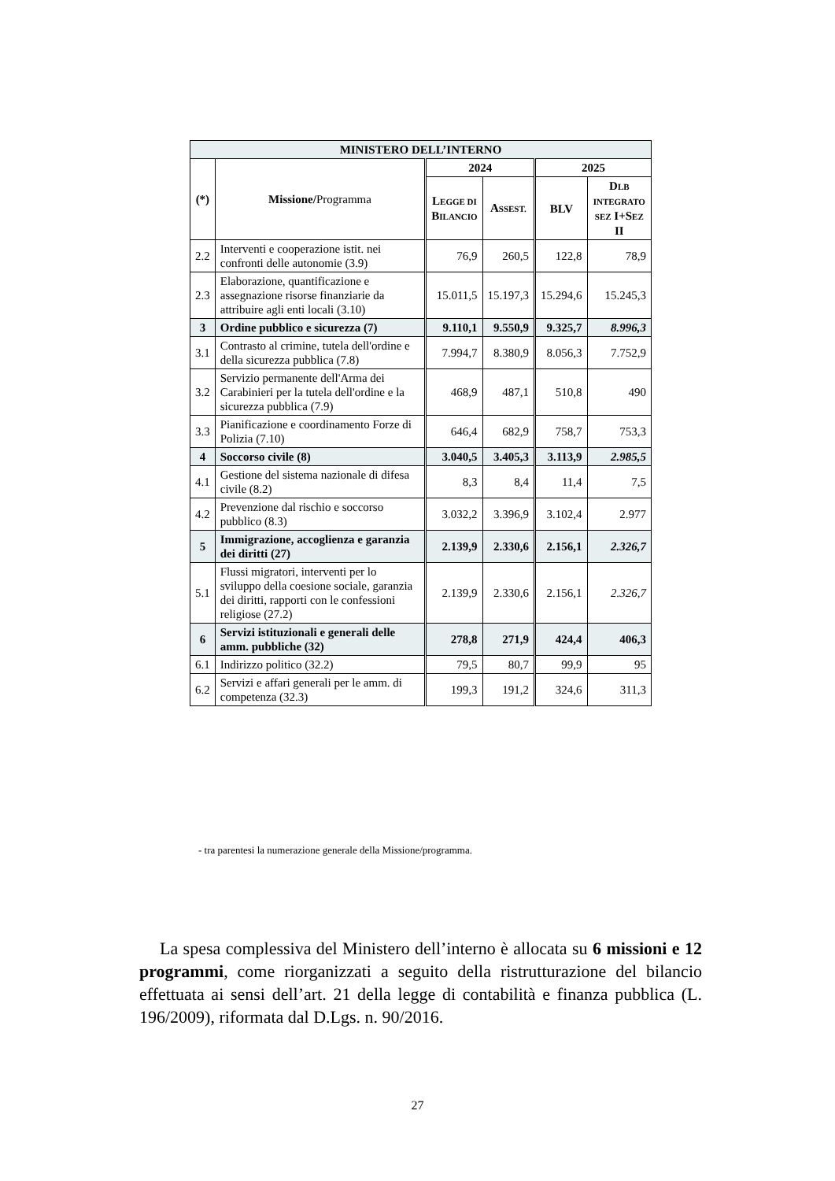| MINISTERO DELL’INTERNO | | | | | |
| --- | --- | --- | --- | --- | --- |
| (*) | Missione/ Programma | 2024 | | 2025 | |
| | | L EGGE DI B ILANCIO | A SSEST. | BLV | D LB INTEGRATO SEZ I+S EZ II |
| 2.2 | Interventi e cooperazione istit. nei confronti delle autonomie (3.9) | 76,9 | 260,5 | 122,8 | 78,9 |
| 2.3 | Elaborazione, quantificazione e assegnazione risorse finanziarie da attribuire agli enti locali (3.10) | 15.011,5 | 15.197,3 | 15.294,6 | 15.245,3 |
| 3 | Ordine pubblico e sicurezza (7) | 9.110,1 | 9.550,9 | 9.325,7 | 8.996,3 |
| 3.1 | Contrasto al crimine, tutela dell'ordine e della sicurezza pubblica (7.8) | 7.994,7 | 8.380,9 | 8.056,3 | 7.752,9 |
| 3.2 | Servizio permanente dell'Arma dei Carabinieri per la tutela dell'ordine e la sicurezza pubblica (7.9) | 468,9 | 487,1 | 510,8 | 490 |
| 3.3 | Pianificazione e coordinamento Forze di Polizia (7.10) | 646,4 | 682,9 | 758,7 | 753,3 |
| 4 | Soccorso civile (8) | 3.040,5 | 3.405,3 | 3.113,9 | 2.985,5 |
| 4.1 | Gestione del sistema nazionale di difesa civile (8.2) | 8,3 | 8,4 | 11,4 | 7,5 |
| 4.2 | Prevenzione dal rischio e soccorso pubblico (8.3) | 3.032,2 | 3.396,9 | 3.102,4 | 2.977 |
| 5 | Immigrazione, accoglienza e garanzia dei diritti (27) | 2.139,9 | 2.330,6 | 2.156,1 | 2.326,7 |
| 5.1 | Flussi migratori, interventi per lo sviluppo della coesione sociale, garanzia dei diritti, rapporti con le confessioni religiose (27.2) | 2.139,9 | 2.330,6 | 2.156,1 | 2.326,7 |
| 6 | Servizi istituzionali e generali delle amm. pubbliche (32) | 278,8 | 271,9 | 424,4 | 406,3 |
| 6.1 | Indirizzo politico (32.2) | 79,5 | 80,7 | 99,9 | 95 |
| 6.2 | Servizi e affari generali per le amm. di competenza (32.3) | 199,3 | 191,2 | 324,6 | 311,3 |
- tra parentesi la numerazione generale della Missione/programma.
La spesa complessiva del Ministero dell’interno è allocata su 6 missioni e 12 programmi, come riorganizzati a seguito della ristrutturazione del bilancio effettuata ai sensi dell’art. 21 della legge di contabilità e finanza pubblica (L. 196/2009), riformata dal D.Lgs. n. 90/2016.
27